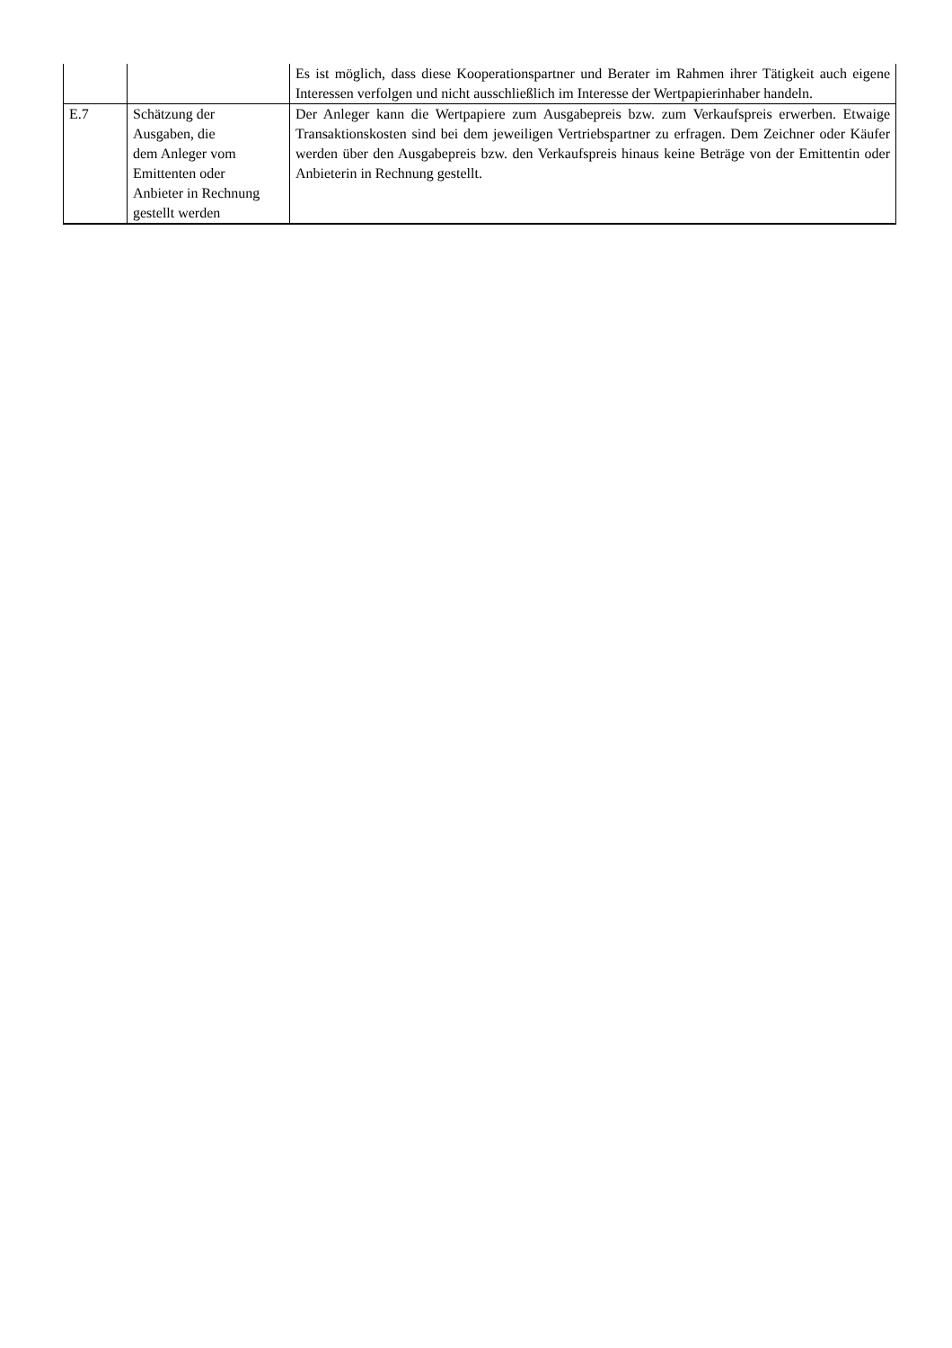| | | Es ist möglich, dass diese Kooperationspartner und Berater im Rahmen ihrer Tätigkeit auch eigene Interessen verfolgen und nicht ausschließlich im Interesse der Wertpapierinhaber handeln. |
| E.7 | Schätzung der Ausgaben, die dem Anleger vom Emittenten oder Anbieter in Rechnung gestellt werden | Der Anleger kann die Wertpapiere zum Ausgabepreis bzw. zum Verkaufspreis erwerben. Etwaige Transaktionskosten sind bei dem jeweiligen Vertriebspartner zu erfragen. Dem Zeichner oder Käufer werden über den Ausgabepreis bzw. den Verkaufspreis hinaus keine Beträge von der Emittentin oder Anbieterin in Rechnung gestellt. |